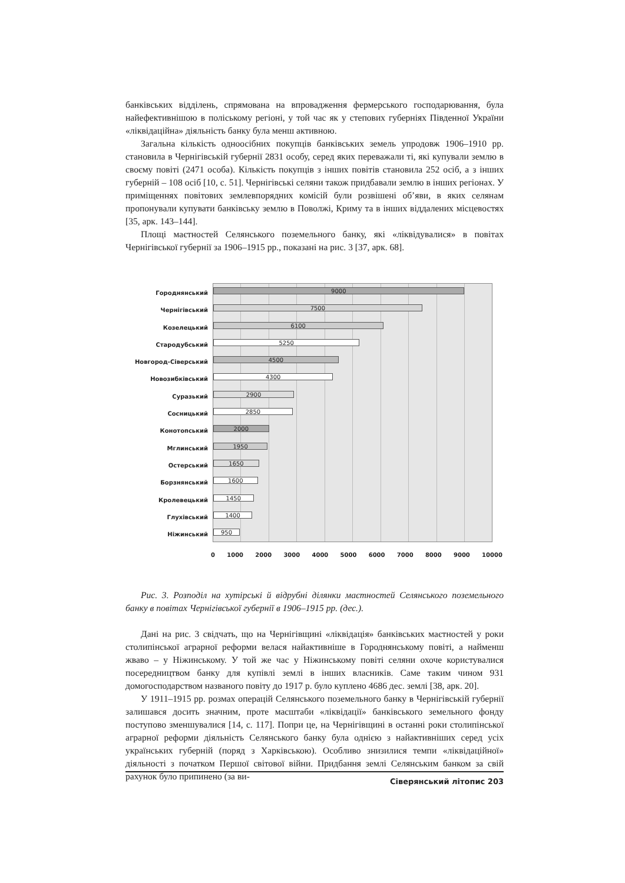банківських відділень, спрямована на впровадження фермерського господарювання, була найефективнішою в поліському регіоні, у той час як у степових губерніях Південної України «ліквідаційна» діяльність банку була менш активною.
Загальна кількість одноосібних покупців банківських земель упродовж 1906–1910 рр. становила в Чернігівській губернії 2831 особу, серед яких переважали ті, які купували землю в своєму повіті (2471 особа). Кількість покупців з інших повітів становила 252 осіб, а з інших губерній – 108 осіб [10, с. 51]. Чернігівські селяни також придбавали землю в інших регіонах. У приміщеннях повітових землевпорядних комісій були розвішені об’яви, в яких селянам пропонували купувати банківську землю в Поволжі, Криму та в інших віддалених місцевостях [35, арк. 143–144].
Площі маєтностей Селянського поземельного банку, які «ліквідувалися» в повітах Чернігівської губернії за 1906–1915 рр., показані на рис. 3 [37, арк. 68].
Городнянський
Чернігівський
Козелецький
Стародубський
Новгород-Сіверський
Новозибківський
Суразький
Сосницький
Конотопський
Мглинський
Остерський
Борзнянський
Кролевецький
Глухівський
Ніжинський
9000
7500
6100
5250
4500
4300
2900
2850
2000
1950
1650
1600
1450
1400
950
0 1000 2000 3000 4000 5000 6000 7000 8000 9000 10000
Рис. 3. Розподіл на хутірські й відрубні ділянки маєтностей Селянського поземельного банку в повітах Чернігівської губернії в 1906–1915 рр. (дес.).
Дані на рис. 3 свідчать, що на Чернігівщині «ліквідація» банківських маєтностей у роки столипінської аграрної реформи велася найактивніше в Городнянському повіті, а найменш жваво – у Ніжинському. У той же час у Ніжинському повіті селяни охоче користувалися посередництвом банку для купівлі землі в інших власників. Саме таким чином 931 домогосподарством названого повіту до 1917 р. було куплено 4686 дес. землі [38, арк. 20].
У 1911–1915 рр. розмах операцій Селянського поземельного банку в Чернігівській губернії залишався досить значним, проте масштаби «ліквідації» банківського земельного фонду поступово зменшувалися [14, с. 117]. Попри це, на Чернігівщині в останні роки столипінської аграрної реформи діяльність Селянського банку була однією з найактивніших серед усіх українських губерній (поряд з Харківською). Особливо знизилися темпи «ліквідаційної» діяльності з початком Першої світової війни. Придбання землі Селянським банком за свій рахунок було припинено (за ви-
Сіверянський літопис 203